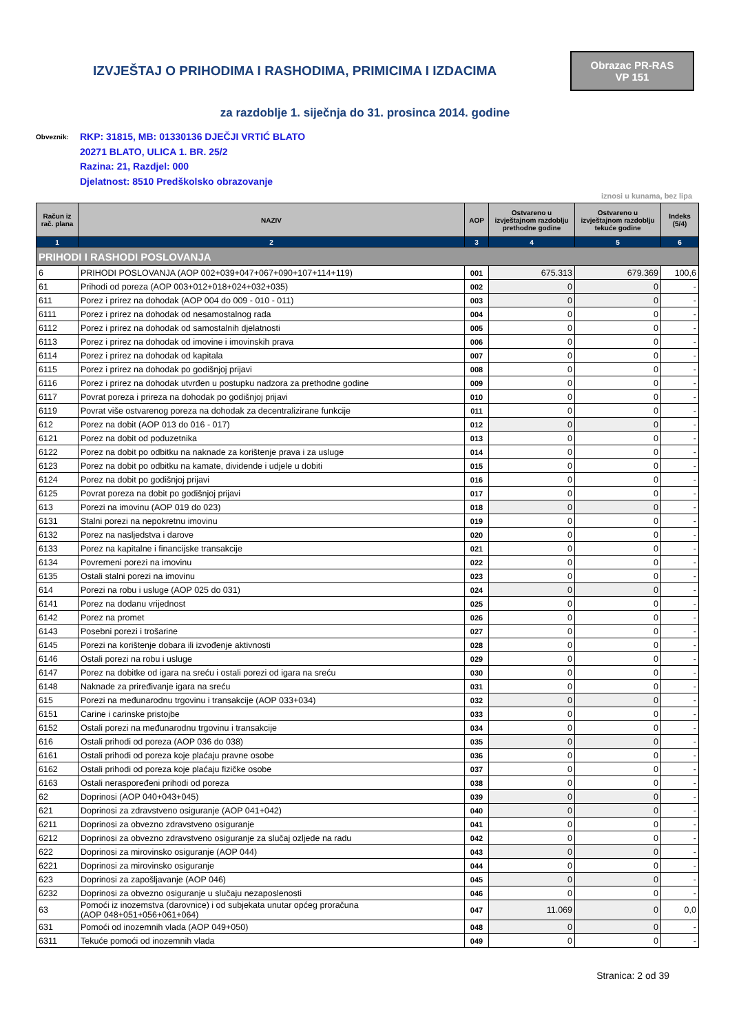IZVJEŠTAJ O PRIHODIMA I RASHODIMA, PRIMICIMA I IZDACIMA
Obrazac PR-RAS
VP 151
za razdoblje 1. siječnja do 31. prosinca 2014. godine
Obveznik:
RKP: 31815, MB: 01330136 DJEČJI VRTIĆ BLATO
20271 BLATO, ULICA 1. BR. 25/2
Razina: 21, Razdjel: 000
Djelatnost: 8510 Predškolsko obrazovanje
iznosi u kunama, bez lipa
| Račun iz rač. plana | NAZIV | AOP | Ostvareno u izvještajnom razdoblju prethodne godine | Ostvareno u izvještajnom razdoblju tekuće godine | Indeks (5/4) |
| --- | --- | --- | --- | --- | --- |
| 1 | 2 | 3 | 4 | 5 | 6 |
| PRIHODI I RASHODI POSLOVANJA | | | | | |
| 6 | PRIHODI POSLOVANJA (AOP 002+039+047+067+090+107+114+119) | 001 | 675.313 | 679.369 | 100,6 |
| 61 | Prihodi od poreza (AOP 003+012+018+024+032+035) | 002 | 0 | 0 | - |
| 611 | Porez i prirez na dohodak (AOP 004 do 009 - 010 - 011) | 003 | 0 | 0 | - |
| 6111 | Porez i prirez na dohodak od nesamostalnog rada | 004 | 0 | 0 | - |
| 6112 | Porez i prirez na dohodak od samostalnih djelatnosti | 005 | 0 | 0 | - |
| 6113 | Porez i prirez na dohodak od imovine i imovinskih prava | 006 | 0 | 0 | - |
| 6114 | Porez i prirez na dohodak od kapitala | 007 | 0 | 0 | - |
| 6115 | Porez i prirez na dohodak po godišnjoj prijavi | 008 | 0 | 0 | - |
| 6116 | Porez i prirez na dohodak utvrđen u postupku nadzora za prethodne godine | 009 | 0 | 0 | - |
| 6117 | Povrat poreza i prireza na dohodak po godišnjoj prijavi | 010 | 0 | 0 | - |
| 6119 | Povrat više ostvarenog poreza na dohodak za decentralizirane funkcije | 011 | 0 | 0 | - |
| 612 | Porez na dobit (AOP 013 do 016 - 017) | 012 | 0 | 0 | - |
| 6121 | Porez na dobit od poduzetnika | 013 | 0 | 0 | - |
| 6122 | Porez na dobit po odbitku na naknade za korištenje prava i za usluge | 014 | 0 | 0 | - |
| 6123 | Porez na dobit po odbitku na kamate, dividende i udjele u dobiti | 015 | 0 | 0 | - |
| 6124 | Porez na dobit po godišnjoj prijavi | 016 | 0 | 0 | - |
| 6125 | Povrat poreza na dobit po godišnjoj prijavi | 017 | 0 | 0 | - |
| 613 | Porezi na imovinu (AOP 019 do 023) | 018 | 0 | 0 | - |
| 6131 | Stalni porezi na nepokretnu imovinu | 019 | 0 | 0 | - |
| 6132 | Porez na nasljedstva i darove | 020 | 0 | 0 | - |
| 6133 | Porez na kapitalne i financijske transakcije | 021 | 0 | 0 | - |
| 6134 | Povremeni porezi na imovinu | 022 | 0 | 0 | - |
| 6135 | Ostali stalni porezi na imovinu | 023 | 0 | 0 | - |
| 614 | Porezi na robu i usluge (AOP 025 do 031) | 024 | 0 | 0 | - |
| 6141 | Porez na dodanu vrijednost | 025 | 0 | 0 | - |
| 6142 | Porez na promet | 026 | 0 | 0 | - |
| 6143 | Posebni porezi i trošarine | 027 | 0 | 0 | - |
| 6145 | Porezi na korištenje dobara ili izvođenje aktivnosti | 028 | 0 | 0 | - |
| 6146 | Ostali porezi na robu i usluge | 029 | 0 | 0 | - |
| 6147 | Porez na dobitke od igara na sreću i ostali porezi od igara na sreću | 030 | 0 | 0 | - |
| 6148 | Naknade za priređivanje igara na sreću | 031 | 0 | 0 | - |
| 615 | Porezi na međunarodnu trgovinu i transakcije (AOP 033+034) | 032 | 0 | 0 | - |
| 6151 | Carine i carinske pristojbe | 033 | 0 | 0 | - |
| 6152 | Ostali porezi na međunarodnu trgovinu i transakcije | 034 | 0 | 0 | - |
| 616 | Ostali prihodi od poreza (AOP 036 do 038) | 035 | 0 | 0 | - |
| 6161 | Ostali prihodi od poreza koje plaćaju pravne osobe | 036 | 0 | 0 | - |
| 6162 | Ostali prihodi od poreza koje plaćaju fizičke osobe | 037 | 0 | 0 | - |
| 6163 | Ostali neraspoređeni prihodi od poreza | 038 | 0 | 0 | - |
| 62 | Doprinosi (AOP 040+043+045) | 039 | 0 | 0 | - |
| 621 | Doprinosi za zdravstveno osiguranje (AOP 041+042) | 040 | 0 | 0 | - |
| 6211 | Doprinosi za obvezno zdravstveno osiguranje | 041 | 0 | 0 | - |
| 6212 | Doprinosi za obvezno zdravstveno osiguranje za slučaj ozljede na radu | 042 | 0 | 0 | - |
| 622 | Doprinosi za mirovinsko osiguranje (AOP 044) | 043 | 0 | 0 | - |
| 6221 | Doprinosi za mirovinsko osiguranje | 044 | 0 | 0 | - |
| 623 | Doprinosi za zapošljavanje (AOP 046) | 045 | 0 | 0 | - |
| 6232 | Doprinosi za obvezno osiguranje u slučaju nezaposlenosti | 046 | 0 | 0 | - |
| 63 | Pomoći iz inozemstva (darovnice) i od subjekata unutar općeg proračuna (AOP 048+051+056+061+064) | 047 | 11.069 | 0 | 0,0 |
| 631 | Pomoći od inozemnih vlada (AOP 049+050) | 048 | 0 | 0 | - |
| 6311 | Tekuće pomoći od inozemnih vlada | 049 | 0 | 0 | - |
Stranica: 2 od 39